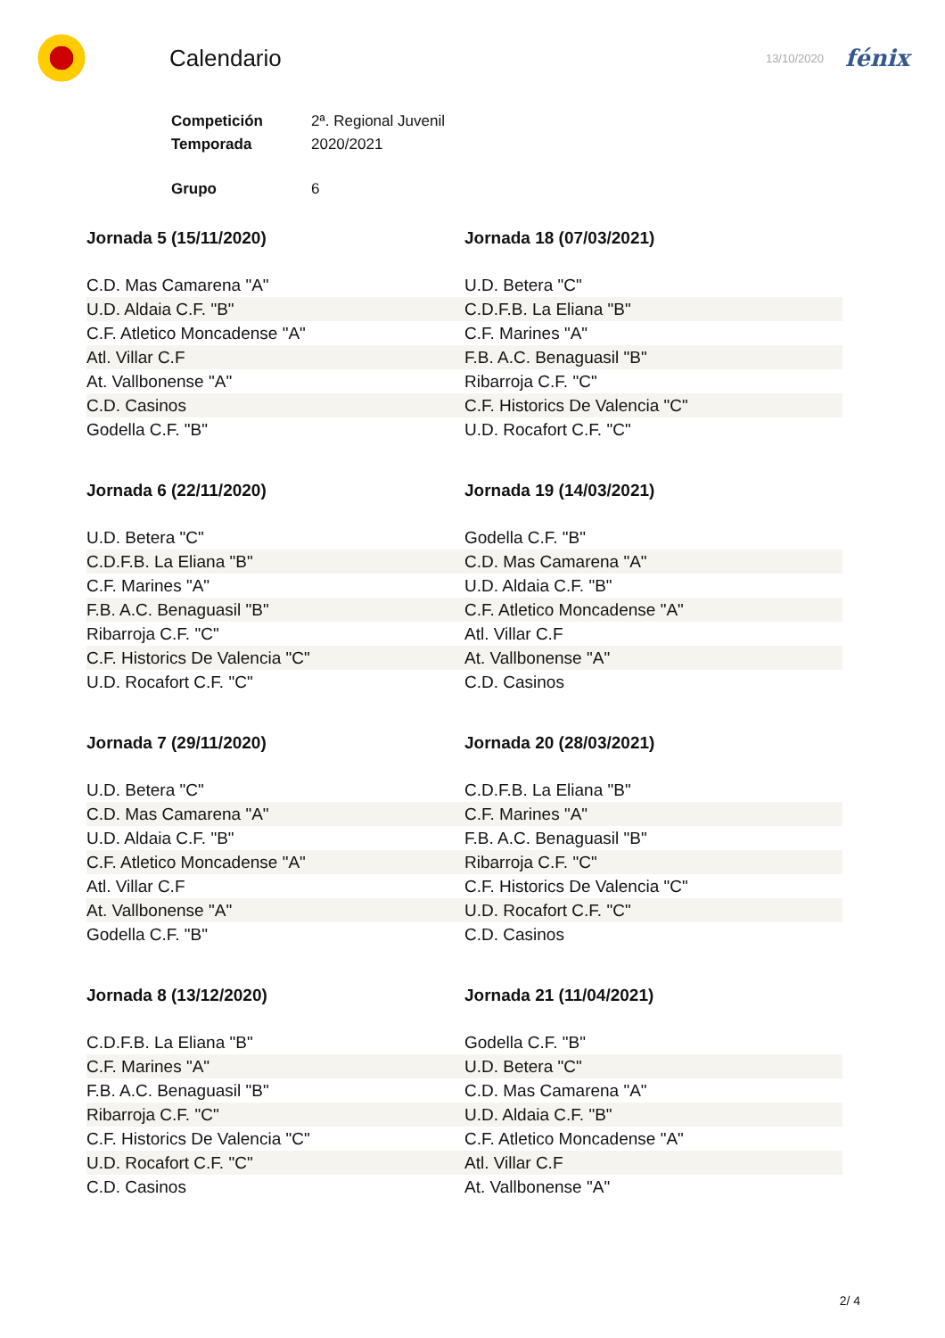Calendario
13/10/2020
fénix
| Competición | 2ª. Regional Juvenil |
| Temporada | 2020/2021 |
| Grupo | 6 |
Jornada 5 (15/11/2020)
| C.D. Mas Camarena "A" |
| U.D. Aldaia C.F. "B" |
| C.F. Atletico Moncadense "A" |
| Atl. Villar C.F |
| At. Vallbonense "A" |
| C.D. Casinos |
| Godella C.F. "B" |
Jornada 18 (07/03/2021)
| U.D. Betera "C" |
| C.D.F.B. La Eliana "B" |
| C.F. Marines "A" |
| F.B. A.C. Benaguasil "B" |
| Ribarroja C.F. "C" |
| C.F. Historics De Valencia "C" |
| U.D. Rocafort C.F. "C" |
Jornada 6 (22/11/2020)
| U.D. Betera "C" |
| C.D.F.B. La Eliana "B" |
| C.F. Marines "A" |
| F.B. A.C. Benaguasil "B" |
| Ribarroja C.F. "C" |
| C.F. Historics De Valencia "C" |
| U.D. Rocafort C.F. "C" |
Jornada 19 (14/03/2021)
| Godella C.F. "B" |
| C.D. Mas Camarena "A" |
| U.D. Aldaia C.F. "B" |
| C.F. Atletico Moncadense "A" |
| Atl. Villar C.F |
| At. Vallbonense "A" |
| C.D. Casinos |
Jornada 7 (29/11/2020)
| U.D. Betera "C" |
| C.D. Mas Camarena "A" |
| U.D. Aldaia C.F. "B" |
| C.F. Atletico Moncadense "A" |
| Atl. Villar C.F |
| At. Vallbonense "A" |
| Godella C.F. "B" |
Jornada 20 (28/03/2021)
| C.D.F.B. La Eliana "B" |
| C.F. Marines "A" |
| F.B. A.C. Benaguasil "B" |
| Ribarroja C.F. "C" |
| C.F. Historics De Valencia "C" |
| U.D. Rocafort C.F. "C" |
| C.D. Casinos |
Jornada 8 (13/12/2020)
| C.D.F.B. La Eliana "B" |
| C.F. Marines "A" |
| F.B. A.C. Benaguasil "B" |
| Ribarroja C.F. "C" |
| C.F. Historics De Valencia "C" |
| U.D. Rocafort C.F. "C" |
| C.D. Casinos |
Jornada 21 (11/04/2021)
| Godella C.F. "B" |
| U.D. Betera "C" |
| C.D. Mas Camarena "A" |
| U.D. Aldaia C.F. "B" |
| C.F. Atletico Moncadense "A" |
| Atl. Villar C.F |
| At. Vallbonense "A" |
2/ 4